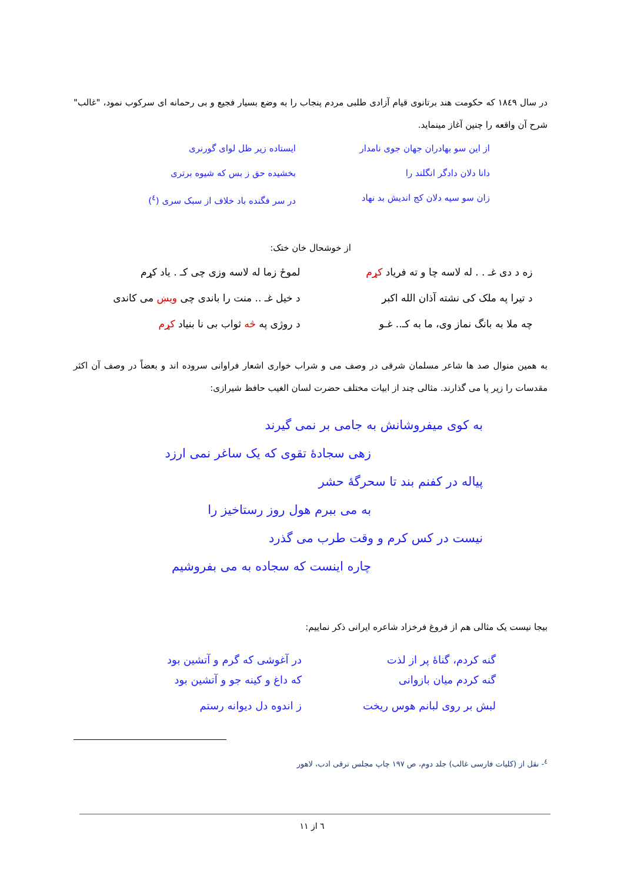در سال ۱۸٤۹ که حکومت هند برتانوی قیام آزادی طلبی مردم پنجاب را به وضع بسیار فجیع و بی رحمانه ای سرکوب نمود، "غالب" شرح آن واقعه را چنین آغاز مینماید.
از این سو بهادران جهان جوی نامدار
ایستاده زیر ظل لوای گورنری
دانا دلان دادگر انگلند را بخشیده حق ز بس که شیوه برتری
زان سو سیه دلان کج اندیش بد نهاد
در سر فگنده باد خلاف از سبک سری (<sup>٤</sup>)
از خوشحال خان ختک:
زه د دی غـ . . له لاسه چا و ته فریاد کړم
لموځ زما له لاسه وزی چی کـ . یاد کړم
د تیرا په ملک کی نشته آذان الله اکبر
د خیل غـ .. منت را باندی چی ویښ می کاندی
چه ملا به بانگ نماز وی، ما به کـ.. غـو
د روژی په څه ثواب بی نا بنیاد کړم
به همین منوال صد ها شاعر مسلمان شرقی در وصف می و شراب خواری اشعار فراوانی سروده اند و بعضاً در وصف آن اکثر مقدسات را زیر پا می گذارند. مثالی چند از ابیات مختلف حضرت لسان الغیب حافظ شیرازی:
به کوی میفروشانش به جامی بر نمی گیرند
زهی سجادهٔ تقوی که یک ساغر نمی ارزد
پیاله در کفنم بند تا سحرگهٔ حشر
به می ببرم هول روز رستاخیز را
نیست در کس کرم و وقت طرب می گذرد
چاره اینست که سجاده به می بفروشیم
بیجا نیست یک مثالی هم از فروغ فرخزاد شاعره ایرانی ذکر نماییم:
گنه کردم، گناهٔ پر از لذت در آغوشی که گرم و آتشین بود
گنه کردم میان بازوانی که داغ و کینه جو و آتشین بود
لبش بر روی لبانم هوس ریخت ز اندوه دل دیوانه رستم
<sup>٤</sup>- نقل از (کلیات فارسی غالب) جلد دوم، ص ۱۹۷ چاپ مجلس ترقی ادب، لاهور
٦ از ۱۱